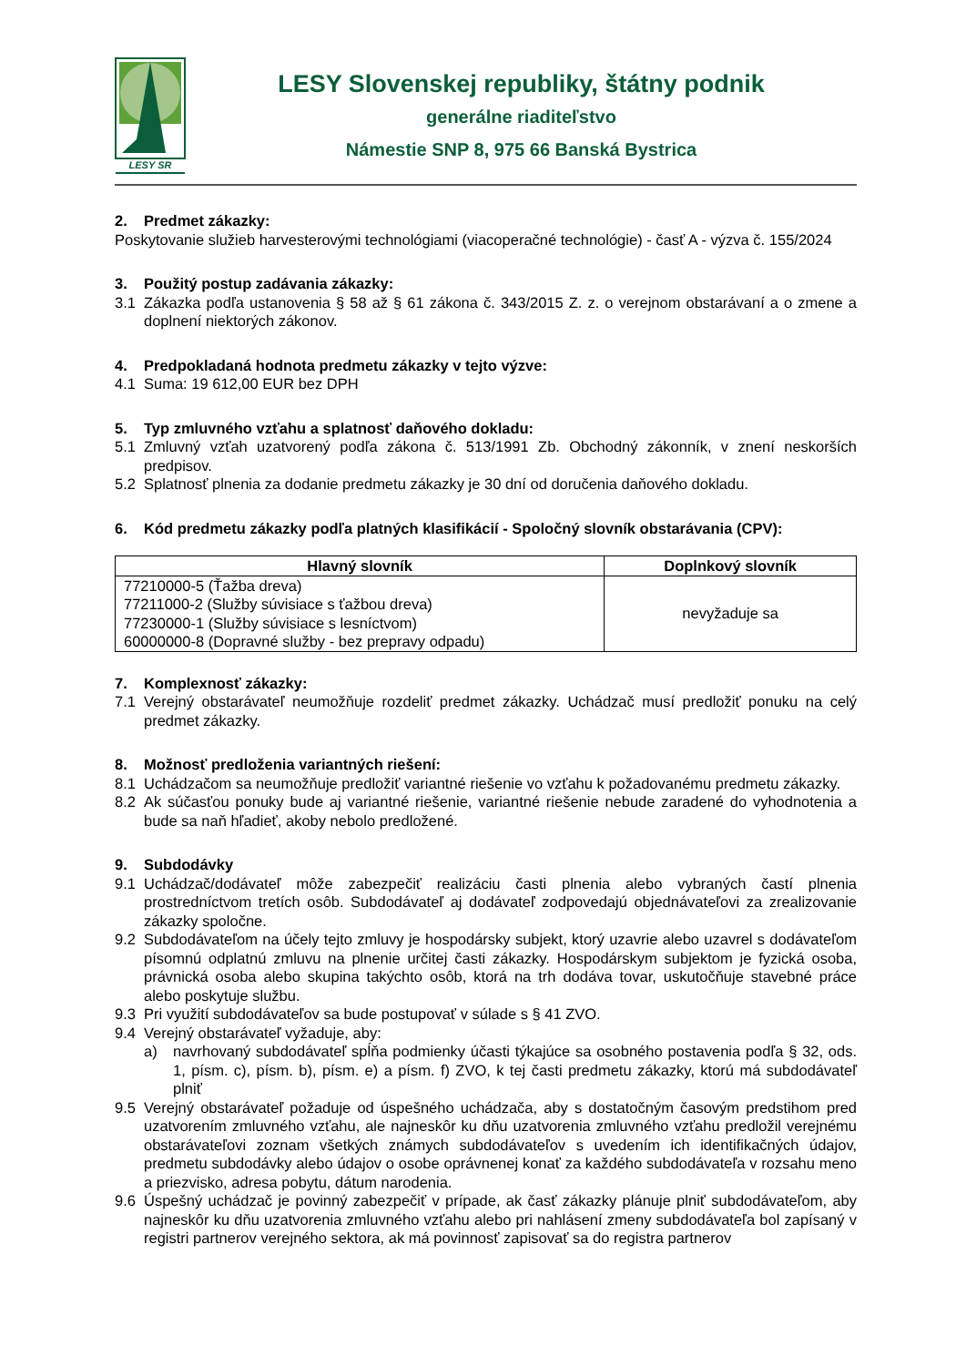LESY SR
LESY Slovenskej republiky, štátny podnik
generálne riaditeľstvo
Námestie SNP 8, 975 66 Banská Bystrica
2. Predmet zákazky:
Poskytovanie služieb harvesterovými technológiami (viacoperačné technológie) - časť A - výzva č. 155/2024
3. Použitý postup zadávania zákazky:
3.1 Zákazka podľa ustanovenia § 58 až § 61 zákona č. 343/2015 Z. z. o verejnom obstarávaní a o zmene a doplnení niektorých zákonov.
4. Predpokladaná hodnota predmetu zákazky v tejto výzve:
4.1 Suma: 19 612,00 EUR bez DPH
5. Typ zmluvného vzťahu a splatnosť daňového dokladu:
5.1 Zmluvný vzťah uzatvorený podľa zákona č. 513/1991 Zb. Obchodný zákonník, v znení neskorších predpisov.
5.2 Splatnosť plnenia za dodanie predmetu zákazky je 30 dní od doručenia daňového dokladu.
6. Kód predmetu zákazky podľa platných klasifikácií - Spoločný slovník obstarávania (CPV):
| Hlavný slovník | Doplnkový slovník |
| --- | --- |
| 77210000-5 (Ťažba dreva) 77211000-2 (Služby súvisiace s ťažbou dreva) 77230000-1 (Služby súvisiace s lesníctvom) 60000000-8 (Dopravné služby - bez prepravy odpadu) | nevyžaduje sa |
7. Komplexnosť zákazky:
7.1 Verejný obstarávateľ neumožňuje rozdeliť predmet zákazky. Uchádzač musí predložiť ponuku na celý predmet zákazky.
8. Možnosť predloženia variantných riešení:
8.1 Uchádzačom sa neumožňuje predložiť variantné riešenie vo vzťahu k požadovanému predmetu zákazky.
8.2 Ak súčasťou ponuky bude aj variantné riešenie, variantné riešenie nebude zaradené do vyhodnotenia a bude sa naň hľadieť, akoby nebolo predložené.
9. Subdodávky
9.1 Uchádzač/dodávateľ môže zabezpečiť realizáciu časti plnenia alebo vybraných častí plnenia prostredníctvom tretích osôb. Subdodávateľ aj dodávateľ zodpovedajú objednávateľovi za zrealizovanie zákazky spoločne.
9.2 Subdodávateľom na účely tejto zmluvy je hospodársky subjekt, ktorý uzavrie alebo uzavrel s dodávateľom písomnú odplatnú zmluvu na plnenie určitej časti zákazky. Hospodárskym subjektom je fyzická osoba, právnická osoba alebo skupina takýchto osôb, ktorá na trh dodáva tovar, uskutočňuje stavebné práce alebo poskytuje službu.
9.3 Pri využití subdodávateľov sa bude postupovať v súlade s § 41 ZVO.
9.4 Verejný obstarávateľ vyžaduje, aby:
a) navrhovaný subdodávateľ spĺňa podmienky účasti týkajúce sa osobného postavenia podľa § 32, ods. 1, písm. c), písm. b), písm. e) a písm. f) ZVO, k tej časti predmetu zákazky, ktorú má subdodávateľ plniť
9.5 Verejný obstarávateľ požaduje od úspešného uchádzača, aby s dostatočným časovým predstihom pred uzatvorením zmluvného vzťahu, ale najneskôr ku dňu uzatvorenia zmluvného vzťahu predložil verejnému obstarávateľovi zoznam všetkých známych subdodávateľov s uvedením ich identifikačných údajov, predmetu subdodávky alebo údajov o osobe oprávnenej konať za každého subdodávateľa v rozsahu meno a priezvisko, adresa pobytu, dátum narodenia.
9.6 Úspešný uchádzač je povinný zabezpečiť v prípade, ak časť zákazky plánuje plniť subdodávateľom, aby najneskôr ku dňu uzatvorenia zmluvného vzťahu alebo pri nahlásení zmeny subdodávateľa bol zapísaný v registri partnerov verejného sektora, ak má povinnosť zapisovať sa do registra partnerov